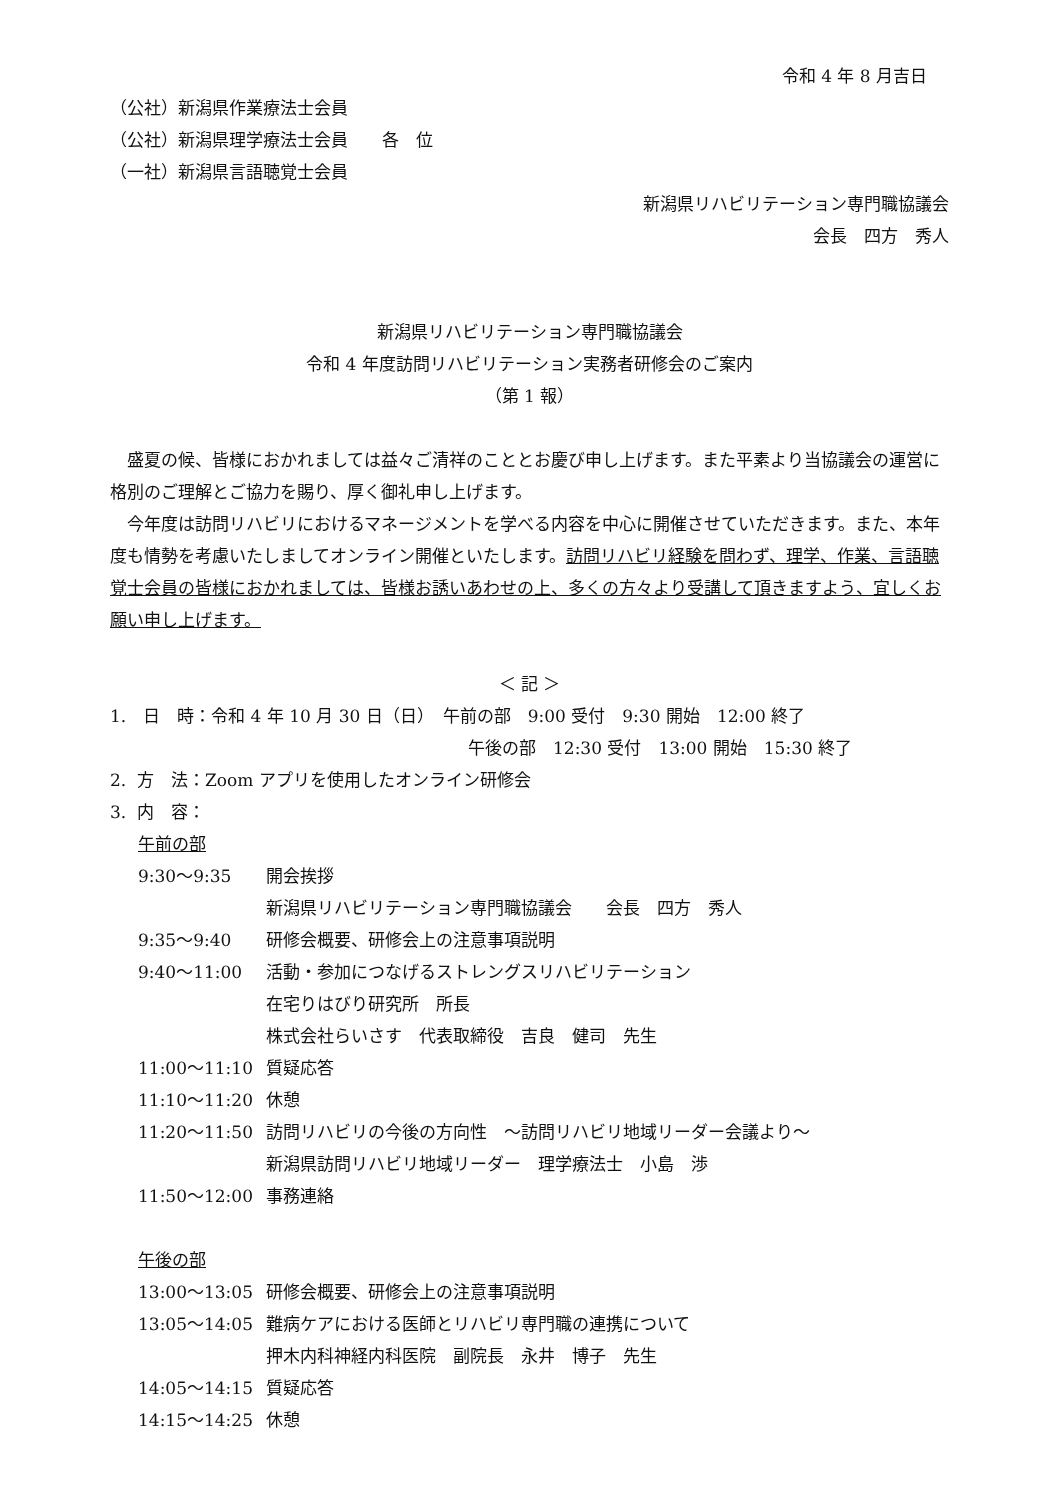令和 4 年 8 月吉日
（公社）新潟県作業療法士会員
（公社）新潟県理学療法士会員　　各　位
（一社）新潟県言語聴覚士会員
新潟県リハビリテーション専門職協議会
会長　四方　秀人
新潟県リハビリテーション専門職協議会
令和 4 年度訪問リハビリテーション実務者研修会のご案内
（第 1 報）
　盛夏の候、皆様におかれましては益々ご清祥のこととお慶び申し上げます。また平素より当協議会の運営に格別のご理解とご協力を賜り、厚く御礼申し上げます。
　今年度は訪問リハビリにおけるマネージメントを学べる内容を中心に開催させていただきます。また、本年度も情勢を考慮いたしましてオンライン開催といたします。訪問リハビリ経験を問わず、理学、作業、言語聴覚士会員の皆様におかれましては、皆様お誘いあわせの上、多くの方々より受講して頂きますよう、宜しくお願い申し上げます。
＜ 記 ＞
1.　日　時：令和 4 年 10 月 30 日（日）　午前の部　9:00 受付　9:30 開始　12:00 終了
午後の部　12:30 受付　13:00 開始　15:30 終了
2. 方　法：Zoom アプリを使用したオンライン研修会
3. 内　容：
午前の部
9:30～9:35 開会挨拶
新潟県リハビリテーション専門職協議会　　会長　四方　秀人
9:35～9:40 研修会概要、研修会上の注意事項説明
9:40～11:00 活動・参加につなげるストレングスリハビリテーション
在宅りはびり研究所　所長
株式会社らいさす　代表取締役　吉良　健司　先生
11:00～11:10 質疑応答
11:10～11:20 休憩
11:20～11:50 訪問リハビリの今後の方向性　～訪問リハビリ地域リーダー会議より～
新潟県訪問リハビリ地域リーダー　理学療法士　小島　渉
11:50～12:00 事務連絡
午後の部
13:00～13:05 研修会概要、研修会上の注意事項説明
13:05～14:05 難病ケアにおける医師とリハビリ専門職の連携について
押木内科神経内科医院　副院長　永井　博子　先生
14:05～14:15 質疑応答
14:15～14:25 休憩